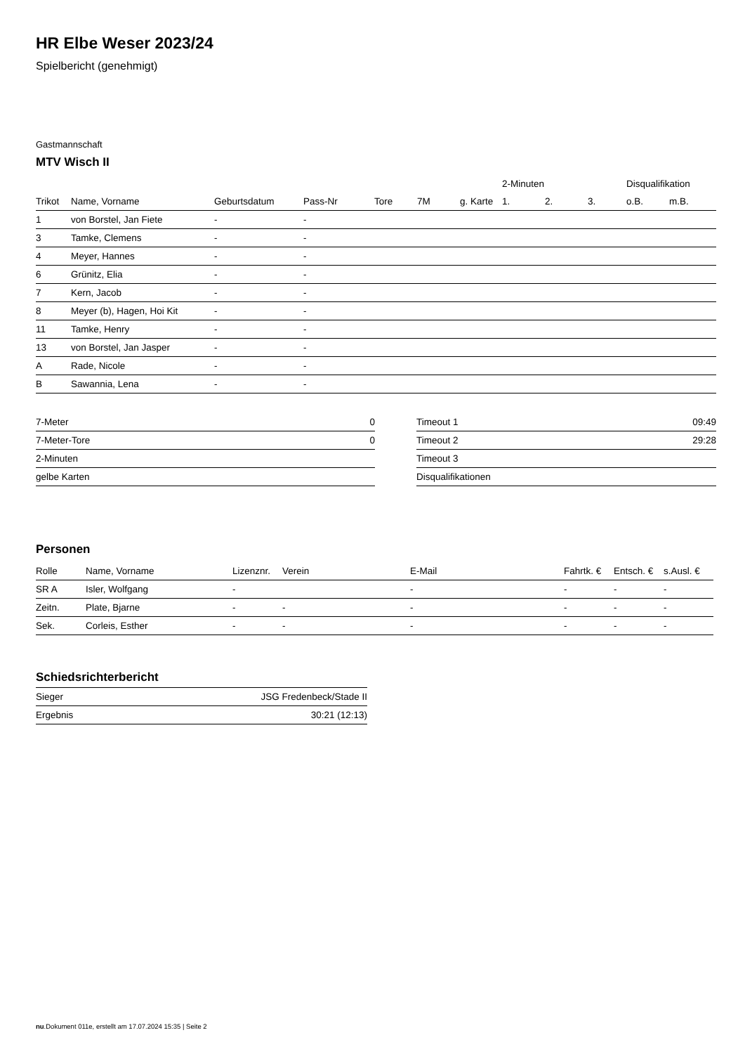HR Elbe Weser 2023/24
Spielbericht (genehmigt)
Gastmannschaft
MTV Wisch II
| | | | | | | | 2-Minuten | | | Disqualifikation | |
| --- | --- | --- | --- | --- | --- | --- | --- | --- | --- | --- | --- |
| Trikot | Name, Vorname | Geburtsdatum | Pass-Nr | Tore | 7M | g. Karte | 1. | 2. | 3. | o.B. | m.B. |
| 1 | von Borstel, Jan Fiete | - | - | | | | | | | | |
| 3 | Tamke, Clemens | - | - | | | | | | | | |
| 4 | Meyer, Hannes | - | - | | | | | | | | |
| 6 | Grünitz, Elia | - | - | | | | | | | | |
| 7 | Kern, Jacob | - | - | | | | | | | | |
| 8 | Meyer (b), Hagen, Hoi Kit | - | - | | | | | | | | |
| 11 | Tamke, Henry | - | - | | | | | | | | |
| 13 | von Borstel, Jan Jasper | - | - | | | | | | | | |
| A | Rade, Nicole | - | - | | | | | | | | |
| B | Sawannia, Lena | - | - | | | | | | | | |
| 7-Meter | 0 |
| 7-Meter-Tore | 0 |
| 2-Minuten | |
| gelbe Karten | |
| Timeout 1 | 09:49 |
| Timeout 2 | 29:28 |
| Timeout 3 | |
| Disqualifikationen | |
Personen
| Rolle | Name, Vorname | Lizenznr. | Verein | E-Mail | Fahrtk. € | Entsch. € | s.Ausl. € |
| --- | --- | --- | --- | --- | --- | --- | --- |
| SR A | Isler, Wolfgang | - | | - | - | - | - |
| Zeitn. | Plate, Bjarne | - | - | - | - | - | - |
| Sek. | Corleis, Esther | - | - | - | - | - | - |
Schiedsrichterbericht
| Sieger | JSG Fredenbeck/Stade II |
| Ergebnis | 30:21 (12:13) |
nu.Dokument 011e, erstellt am 17.07.2024 15:35 | Seite 2